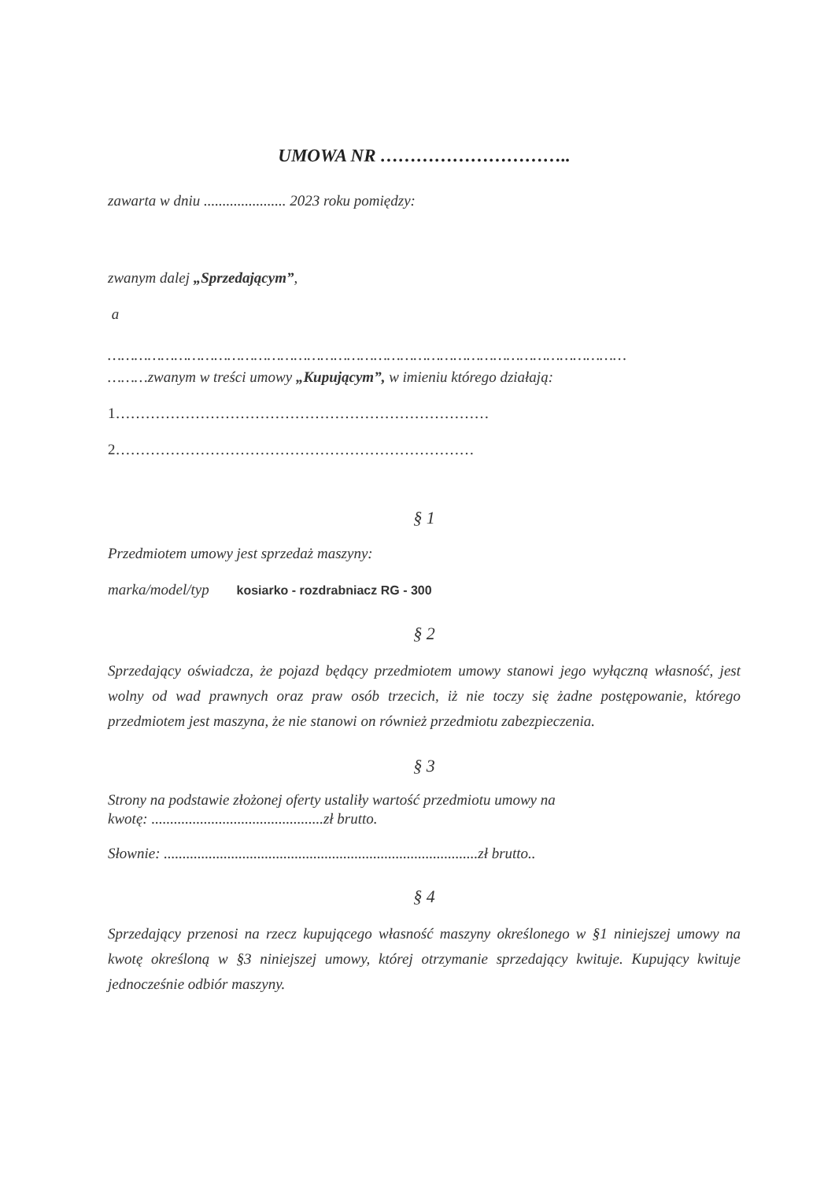UMOWA NR …………………………..
zawarta w dniu ...................... 2023 roku pomiędzy:
zwanym dalej „Sprzedającym”,
a
………………………………………………………………………………………………………
………zwanym w treści umowy „Kupującym”, w imieniu którego działają:
1…………………………………………………………………
2………………………………………………………………
§ 1
Przedmiotem umowy jest sprzedaż maszyny:
marka/model/typ kosiarko - rozdrabniacz RG - 300
§ 2
Sprzedający oświadcza, że pojazd będący przedmiotem umowy stanowi jego wyłączną własność, jest wolny od wad prawnych oraz praw osób trzecich, iż nie toczy się żadne postępowanie, którego przedmiotem jest maszyna, że nie stanowi on również przedmiotu zabezpieczenia.
§ 3
Strony na podstawie złożonej oferty ustaliły wartość przedmiotu umowy na
kwotę: ..............................................zł brutto.
Słownie: ....................................................................................zł brutto..
§ 4
Sprzedający przenosi na rzecz kupującego własność maszyny określonego w §1 niniejszej umowy na kwotę określoną w §3 niniejszej umowy, której otrzymanie sprzedający kwituje. Kupujący kwituje jednocześnie odbiór maszyny.